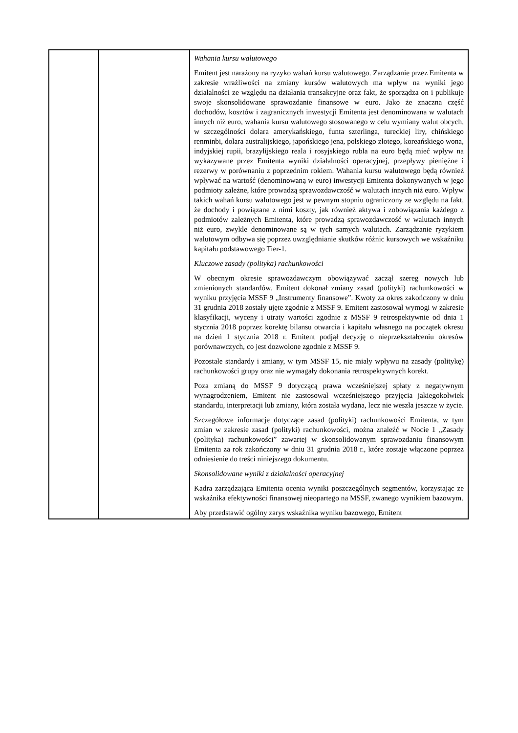| | | Wahania kursu walutowego Emitent jest narażony na ryzyko wahań kursu walutowego. Zarządzanie przez Emitenta w zakresie wrażliwości na zmiany kursów walutowych ma wpływ na wyniki jego działalności ze względu na działania transakcyjne oraz fakt, że sporządza on i publikuje swoje skonsolidowane sprawozdanie finansowe w euro. Jako że znaczna część dochodów, kosztów i zagranicznych inwestycji Emitenta jest denominowana w walutach innych niż euro, wahania kursu walutowego stosowanego w celu wymiany walut obcych, w szczególności dolara amerykańskiego, funta szterlinga, tureckiej liry, chińskiego renminbi, dolara australijskiego, japońskiego jena, polskiego złotego, koreańskiego wona, indyjskiej rupii, brazylijskiego reala i rosyjskiego rubla na euro będą mieć wpływ na wykazywane przez Emitenta wyniki działalności operacyjnej, przepływy pieniężne i rezerwy w porównaniu z poprzednim rokiem. Wahania kursu walutowego będą również wpływać na wartość (denominowaną w euro) inwestycji Emitenta dokonywanych w jego podmioty zależne, które prowadzą sprawozdawczość w walutach innych niż euro. Wpływ takich wahań kursu walutowego jest w pewnym stopniu ograniczony ze względu na fakt, że dochody i powiązane z nimi koszty, jak również aktywa i zobowiązania każdego z podmiotów zależnych Emitenta, które prowadzą sprawozdawczość w walutach innych niż euro, zwykle denominowane są w tych samych walutach. Zarządzanie ryzykiem walutowym odbywa się poprzez uwzględnianie skutków różnic kursowych we wskaźniku kapitału podstawowego Tier-1. Kluczowe zasady (polityka) rachunkowości W obecnym okresie sprawozdawczym obowiązywać zaczął szereg nowych lub zmienionych standardów. Emitent dokonał zmiany zasad (polityki) rachunkowości w wyniku przyjęcia MSSF 9 „Instrumenty finansowe”. Kwoty za okres zakończony w dniu 31 grudnia 2018 zostały ujęte zgodnie z MSSF 9. Emitent zastosował wymogi w zakresie klasyfikacji, wyceny i utraty wartości zgodnie z MSSF 9 retrospektywnie od dnia 1 stycznia 2018 poprzez korektę bilansu otwarcia i kapitału własnego na początek okresu na dzień 1 stycznia 2018 r. Emitent podjął decyzję o nieprzekształceniu okresów porównawczych, co jest dozwolone zgodnie z MSSF 9. Pozostałe standardy i zmiany, w tym MSSF 15, nie miały wpływu na zasady (politykę) rachunkowości grupy oraz nie wymagały dokonania retrospektywnych korekt. Poza zmianą do MSSF 9 dotyczącą prawa wcześniejszej spłaty z negatywnym wynagrodzeniem, Emitent nie zastosował wcześniejszego przyjęcia jakiegokolwiek standardu, interpretacji lub zmiany, która została wydana, lecz nie weszła jeszcze w życie. Szczegółowe informacje dotyczące zasad (polityki) rachunkowości Emitenta, w tym zmian w zakresie zasad (polityki) rachunkowości, można znaleźć w Nocie 1 „Zasady (polityka) rachunkowości” zawartej w skonsolidowanym sprawozdaniu finansowym Emitenta za rok zakończony w dniu 31 grudnia 2018 r., które zostaje włączone poprzez odniesienie do treści niniejszego dokumentu. Skonsolidowane wyniki z działalności operacyjnej Kadra zarządzająca Emitenta ocenia wyniki poszczególnych segmentów, korzystając ze wskaźnika efektywności finansowej nieopartego na MSSF, zwanego wynikiem bazowym. Aby przedstawić ogólny zarys wskaźnika wyniku bazowego, Emitent |